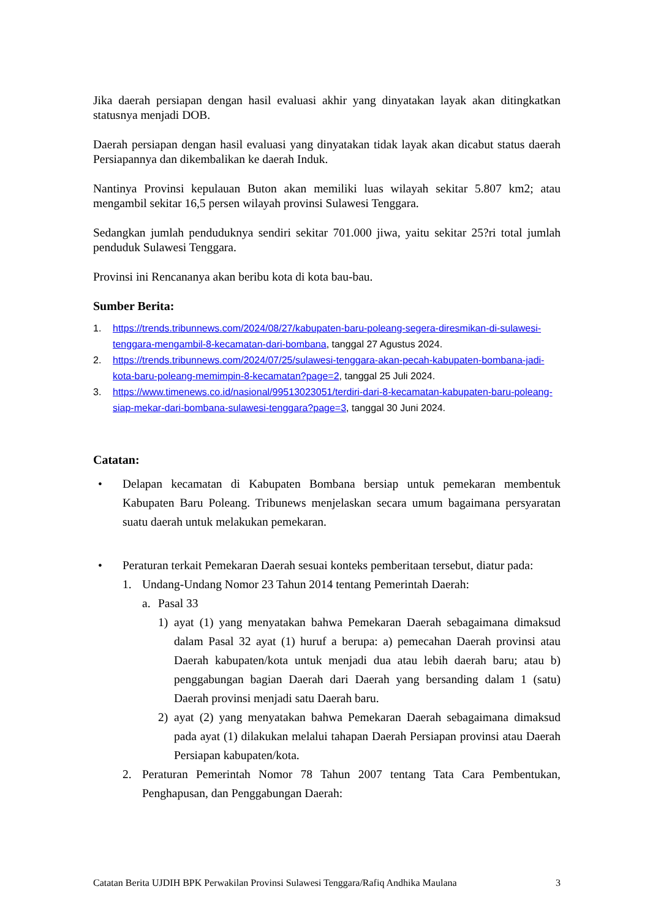Jika daerah persiapan dengan hasil evaluasi akhir yang dinyatakan layak akan ditingkatkan statusnya menjadi DOB.
Daerah persiapan dengan hasil evaluasi yang dinyatakan tidak layak akan dicabut status daerah Persiapannya dan dikembalikan ke daerah Induk.
Nantinya Provinsi kepulauan Buton akan memiliki luas wilayah sekitar 5.807 km2; atau mengambil sekitar 16,5 persen wilayah provinsi Sulawesi Tenggara.
Sedangkan jumlah penduduknya sendiri sekitar 701.000 jiwa, yaitu sekitar 25?ri total jumlah penduduk Sulawesi Tenggara.
Provinsi ini Rencananya akan beribu kota di kota bau-bau.
Sumber Berita:
1. https://trends.tribunnews.com/2024/08/27/kabupaten-baru-poleang-segera-diresmikan-di-sulawesi-tenggara-mengambil-8-kecamatan-dari-bombana, tanggal 27 Agustus 2024.
2. https://trends.tribunnews.com/2024/07/25/sulawesi-tenggara-akan-pecah-kabupaten-bombana-jadi-kota-baru-poleang-memimpin-8-kecamatan?page=2, tanggal 25 Juli 2024.
3. https://www.timenews.co.id/nasional/99513023051/terdiri-dari-8-kecamatan-kabupaten-baru-poleang-siap-mekar-dari-bombana-sulawesi-tenggara?page=3, tanggal 30 Juni 2024.
Catatan:
• Delapan kecamatan di Kabupaten Bombana bersiap untuk pemekaran membentuk Kabupaten Baru Poleang. Tribunews menjelaskan secara umum bagaimana persyaratan suatu daerah untuk melakukan pemekaran.
• Peraturan terkait Pemekaran Daerah sesuai konteks pemberitaan tersebut, diatur pada:
1. Undang-Undang Nomor 23 Tahun 2014 tentang Pemerintah Daerah:
a. Pasal 33
1) ayat (1) yang menyatakan bahwa Pemekaran Daerah sebagaimana dimaksud dalam Pasal 32 ayat (1) huruf a berupa: a) pemecahan Daerah provinsi atau Daerah kabupaten/kota untuk menjadi dua atau lebih daerah baru; atau b) penggabungan bagian Daerah dari Daerah yang bersanding dalam 1 (satu) Daerah provinsi menjadi satu Daerah baru.
2) ayat (2) yang menyatakan bahwa Pemekaran Daerah sebagaimana dimaksud pada ayat (1) dilakukan melalui tahapan Daerah Persiapan provinsi atau Daerah Persiapan kabupaten/kota.
2. Peraturan Pemerintah Nomor 78 Tahun 2007 tentang Tata Cara Pembentukan, Penghapusan, dan Penggabungan Daerah:
Catatan Berita UJDIH BPK Perwakilan Provinsi Sulawesi Tenggara/Rafiq Andhika Maulana 3